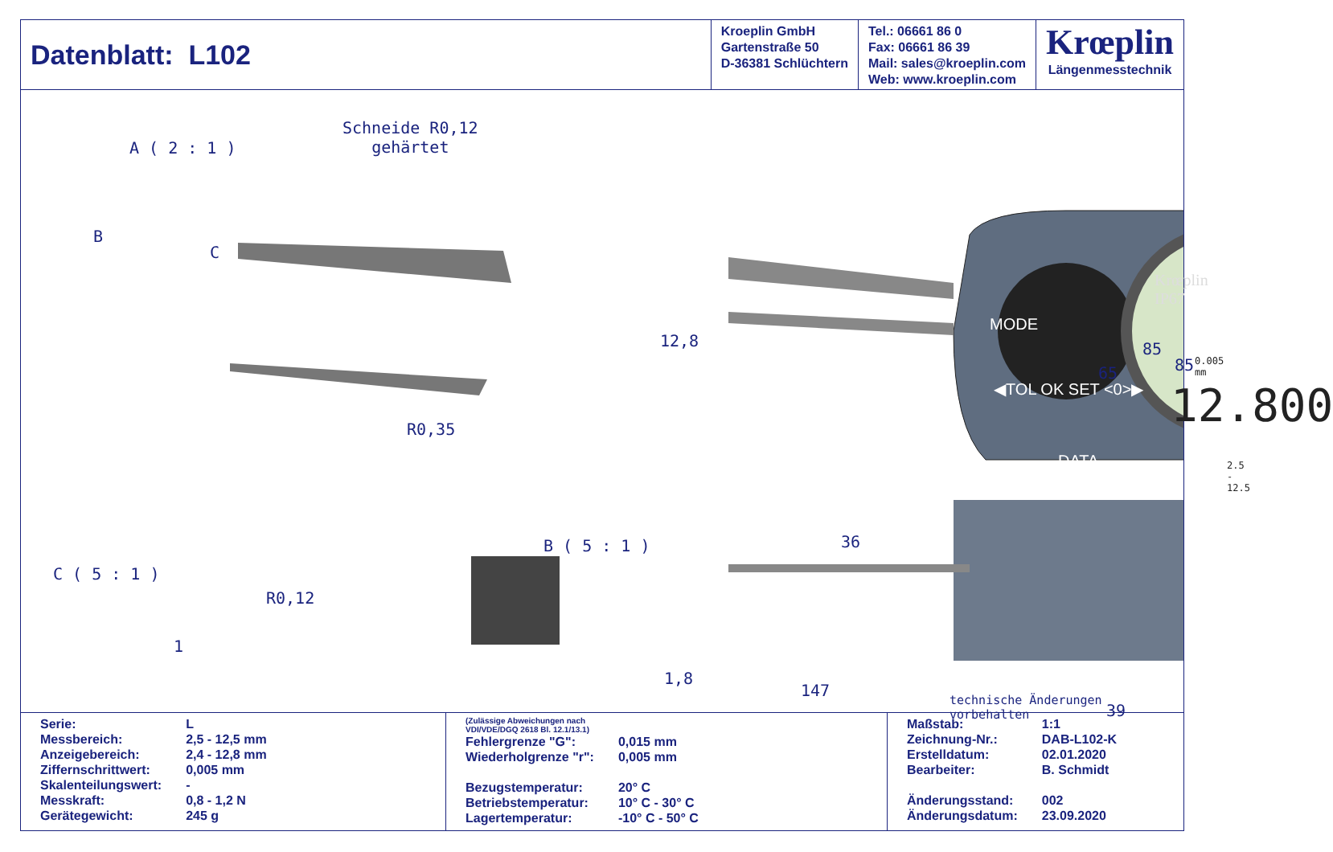Datenblatt: L102 Kroeplin GmbH
Gartenstraße 50
D-36381 Schlüchtern
Tel.: 06661 86 0
Fax: 06661 86 39
Mail: sales@kroeplin.com
Web: www.kroeplin.com
Krœplin
Längenmesstechnik
A ( 2 : 1 )
Schneide R0,12
gehärtet
B
C
R0,35
B ( 5 : 1 )
C ( 5 : 1 )
R0,12
1
12,8
36
MODE
◀TOL OK SET <0>▶
DATA
Krœplin IP67
0.005 mm
12.800
2.5 - 12.5
85
65
1,8
39
85
147
technische Änderungen vorbehalten
| Serie: | L |
| Messbereich: | 2,5 - 12,5 mm |
| Anzeigebereich: | 2,4 - 12,8 mm |
| Ziffernschrittwert: | 0,005 mm |
| Skalenteilungswert: | - |
| Messkraft: | 0,8 - 1,2 N |
| Gerätegewicht: | 245 g |
(Zulässige Abweichungen nach
VDI/VDE/DGQ 2618 Bl. 12.1/13.1)
| Fehlergrenze "G": | 0,015 mm |
| Wiederholgrenze "r": | 0,005 mm |
| Bezugstemperatur: | 20° C |
| Betriebstemperatur: | 10° C - 30° C |
| Lagertemperatur: | -10° C - 50° C |
| Maßstab: | 1:1 |
| Zeichnung-Nr.: | DAB-L102-K |
| Erstelldatum: | 02.01.2020 |
| Bearbeiter: | B. Schmidt |
| Änderungsstand: | 002 |
| Änderungsdatum: | 23.09.2020 |